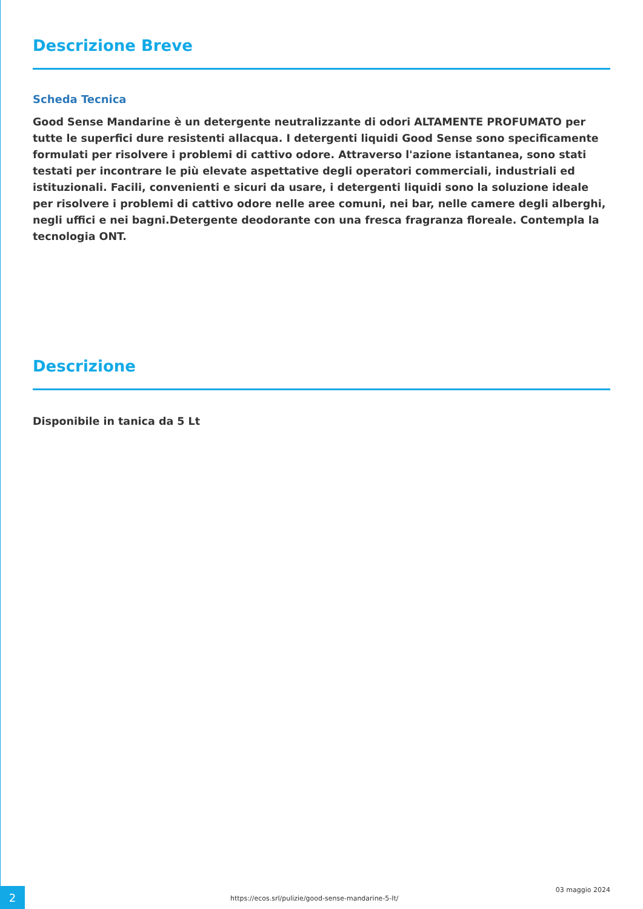Descrizione Breve
Scheda Tecnica
Good Sense Mandarine è un detergente neutralizzante di odori ALTAMENTE PROFUMATO per tutte le superfici dure resistenti allacqua. I detergenti liquidi Good Sense sono specificamente formulati per risolvere i problemi di cattivo odore. Attraverso l'azione istantanea, sono stati testati per incontrare le più elevate aspettative degli operatori commerciali, industriali ed istituzionali. Facili, convenienti e sicuri da usare, i detergenti liquidi sono la soluzione ideale per risolvere i problemi di cattivo odore nelle aree comuni, nei bar, nelle camere degli alberghi, negli uffici e nei bagni.Detergente deodorante con una fresca fragranza floreale. Contempla la tecnologia ONT.
Descrizione
Disponibile in tanica da 5 Lt
2
https://ecos.srl/pulizie/good-sense-mandarine-5-lt/
03 maggio 2024